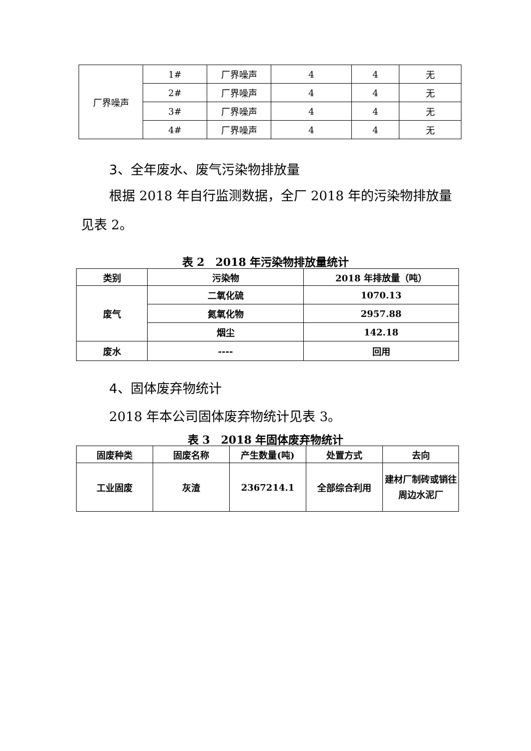| 厂界噪声 | 1# | 厂界噪声 | 4 | 4 | 无 |
| | 2# | 厂界噪声 | 4 | 4 | 无 |
| | 3# | 厂界噪声 | 4 | 4 | 无 |
| | 4# | 厂界噪声 | 4 | 4 | 无 |
3、全年废水、废气污染物排放量
根据 2018 年自行监测数据，全厂 2018 年的污染物排放量见表 2。
表 2　2018 年污染物排放量统计
| 类别 | 污染物 | 2018 年排放量（吨） |
| 废气 | 二氧化硫 | 1070.13 |
| | 氮氧化物 | 2957.88 |
| | 烟尘 | 142.18 |
| 废水 | ---- | 回用 |
4、固体废弃物统计
2018 年本公司固体废弃物统计见表 3。
表 3　2018 年固体废弃物统计
| 固废种类 | 固废名称 | 产生数量(吨) | 处置方式 | 去向 |
| 工业固废 | 灰渣 | 2367214.1 | 全部综合利用 | 建材厂制砖或销往周边水泥厂 |